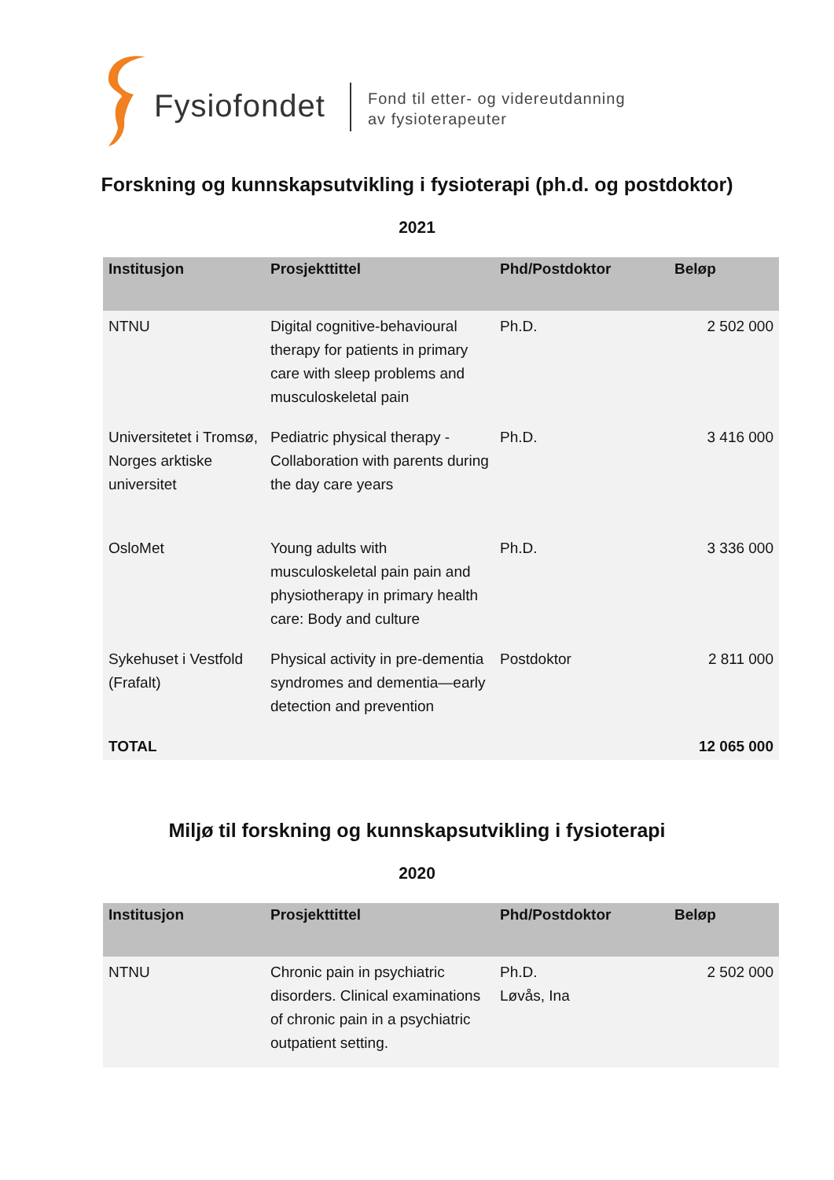Fysiofondet
Fond til etter- og videreutdanning
av fysioterapeuter
Forskning og kunnskapsutvikling i fysioterapi (ph.d. og postdoktor)
2021
| Institusjon | Prosjekttittel | Phd/Postdoktor | Beløp |
| --- | --- | --- | --- |
| NTNU | Digital cognitive-behavioural therapy for patients in primary care with sleep problems and musculoskeletal pain | Ph.D. | 2 502 000 |
| Universitetet i Tromsø, Norges arktiske universitet | Pediatric physical therapy - Collaboration with parents during the day care years | Ph.D. | 3 416 000 |
| OsloMet | Young adults with musculoskeletal pain pain and physiotherapy in primary health care: Body and culture | Ph.D. | 3 336 000 |
| Sykehuset i Vestfold (Frafalt) | Physical activity in pre-dementia syndromes and dementia—early detection and prevention | Postdoktor | 2 811 000 |
| TOTAL | | | 12 065 000 |
Miljø til forskning og kunnskapsutvikling i fysioterapi
2020
| Institusjon | Prosjekttittel | Phd/Postdoktor | Beløp |
| --- | --- | --- | --- |
| NTNU | Chronic pain in psychiatric disorders. Clinical examinations of chronic pain in a psychiatric outpatient setting. | Ph.D. Løvås, Ina | 2 502 000 |